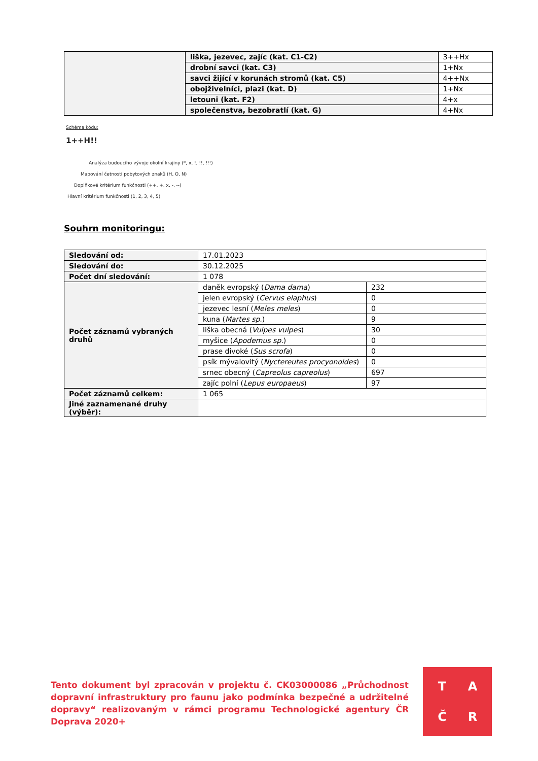| | liška, jezevec, zajíc (kat. C1-C2) | 3++Hx |
| | drobní savci (kat. C3) | 1+Nx |
| | savci žijící v korunách stromů (kat. C5) | 4++Nx |
| | obojživelníci, plazi (kat. D) | 1+Nx |
| | letouni (kat. F2) | 4+x |
| | společenstva, bezobratlí (kat. G) | 4+Nx |
Schéma kódu:
1++H!!
Analýza budoucího vývoje okolní krajiny (*, x, !, !!, !!!)
Mapování četnosti pobytových znaků (H, O, N)
Doplňkové kritérium funkčnosti (++, +, x, -, --)
Hlavní kritérium funkčnosti (1, 2, 3, 4, 5)
Souhrn monitoringu:
| Sledování od: | 17.01.2023 | |
| Sledování do: | 30.12.2025 | |
| Počet dní sledování: | 1 078 | |
| Počet záznamů vybraných druhů | daněk evropský ( Dama dama ) | 232 |
| | jelen evropský ( Cervus elaphus ) | 0 |
| | jezevec lesní ( Meles meles ) | 0 |
| | kuna ( Martes sp. ) | 9 |
| | liška obecná ( Vulpes vulpes ) | 30 |
| | myšice ( Apodemus sp. ) | 0 |
| | prase divoké ( Sus scrofa ) | 0 |
| | psík mývalovitý ( Nyctereutes procyonoides ) | 0 |
| | srnec obecný ( Capreolus capreolus ) | 697 |
| | zajíc polní ( Lepus europaeus ) | 97 |
| Počet záznamů celkem: | 1 065 | |
| Jiné zaznamenané druhy (výběr): | | |
Tento dokument byl zpracován v projektu č. CK03000086 „Průchodnost dopravní infrastruktury pro faunu jako podmínka bezpečné a udržitelné dopravy“ realizovaným v rámci programu Technologické agentury ČR Doprava 2020+
TAČR